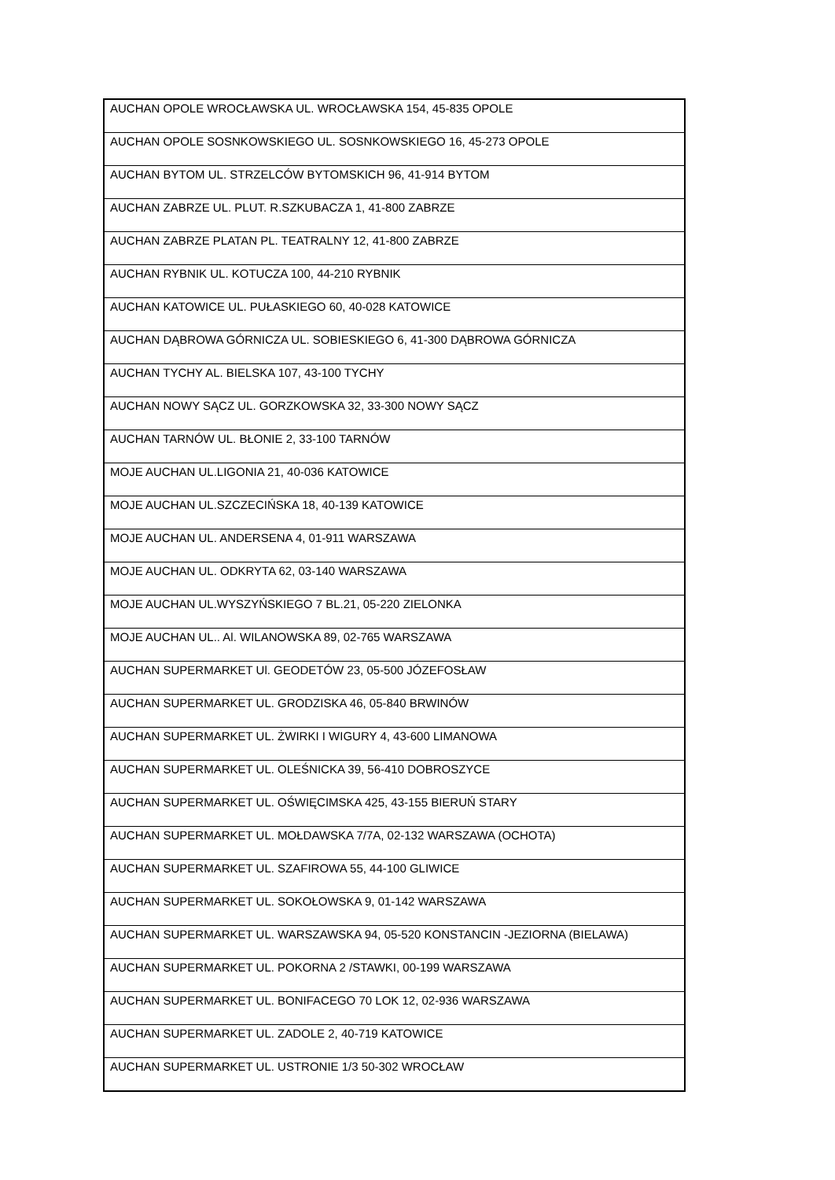| AUCHAN OPOLE WROCŁAWSKA UL. WROCŁAWSKA 154, 45-835 OPOLE |
| AUCHAN OPOLE SOSNKOWSKIEGO UL. SOSNKOWSKIEGO 16, 45-273 OPOLE |
| AUCHAN BYTOM UL. STRZELCÓW BYTOMSKICH 96, 41-914 BYTOM |
| AUCHAN ZABRZE UL. PLUT. R.SZKUBACZA 1, 41-800 ZABRZE |
| AUCHAN ZABRZE PLATAN PL. TEATRALNY 12, 41-800 ZABRZE |
| AUCHAN RYBNIK UL. KOTUCZA 100, 44-210 RYBNIK |
| AUCHAN KATOWICE UL. PUŁASKIEGO 60, 40-028 KATOWICE |
| AUCHAN DĄBROWA GÓRNICZA UL. SOBIESKIEGO 6, 41-300 DĄBROWA GÓRNICZA |
| AUCHAN TYCHY AL. BIELSKA 107, 43-100 TYCHY |
| AUCHAN NOWY SĄCZ UL. GORZKOWSKA 32, 33-300 NOWY SĄCZ |
| AUCHAN TARNÓW UL. BŁONIE 2, 33-100 TARNÓW |
| MOJE AUCHAN UL.LIGONIA 21, 40-036 KATOWICE |
| MOJE AUCHAN UL.SZCZECIŃSKA 18, 40-139 KATOWICE |
| MOJE AUCHAN UL. ANDERSENA 4, 01-911 WARSZAWA |
| MOJE AUCHAN UL. ODKRYTA 62, 03-140 WARSZAWA |
| MOJE AUCHAN UL.WYSZYŃSKIEGO 7 BL.21, 05-220 ZIELONKA |
| MOJE AUCHAN UL.. Al. WILANOWSKA 89, 02-765 WARSZAWA |
| AUCHAN SUPERMARKET Ul. GEODETÓW 23, 05-500 JÓZEFOSŁAW |
| AUCHAN SUPERMARKET UL. GRODZISKA 46, 05-840 BRWINÓW |
| AUCHAN SUPERMARKET UL. ŻWIRKI I WIGURY 4, 43-600 LIMANOWA |
| AUCHAN SUPERMARKET UL. OLEŚNICKA 39, 56-410 DOBROSZYCE |
| AUCHAN SUPERMARKET UL. OŚWIĘCIMSKA 425, 43-155 BIERUŃ STARY |
| AUCHAN SUPERMARKET UL. MOŁDAWSKA 7/7A, 02-132 WARSZAWA (OCHOTA) |
| AUCHAN SUPERMARKET UL. SZAFIROWA 55, 44-100 GLIWICE |
| AUCHAN SUPERMARKET UL. SOKOŁOWSKA 9, 01-142 WARSZAWA |
| AUCHAN SUPERMARKET UL. WARSZAWSKA 94, 05-520 KONSTANCIN -JEZIORNA (BIELAWA) |
| AUCHAN SUPERMARKET UL. POKORNA 2 /STAWKI, 00-199 WARSZAWA |
| AUCHAN SUPERMARKET UL. BONIFACEGO 70 LOK 12, 02-936 WARSZAWA |
| AUCHAN SUPERMARKET UL. ZADOLE 2, 40-719 KATOWICE |
| AUCHAN SUPERMARKET UL. USTRONIE 1/3 50-302 WROCŁAW |